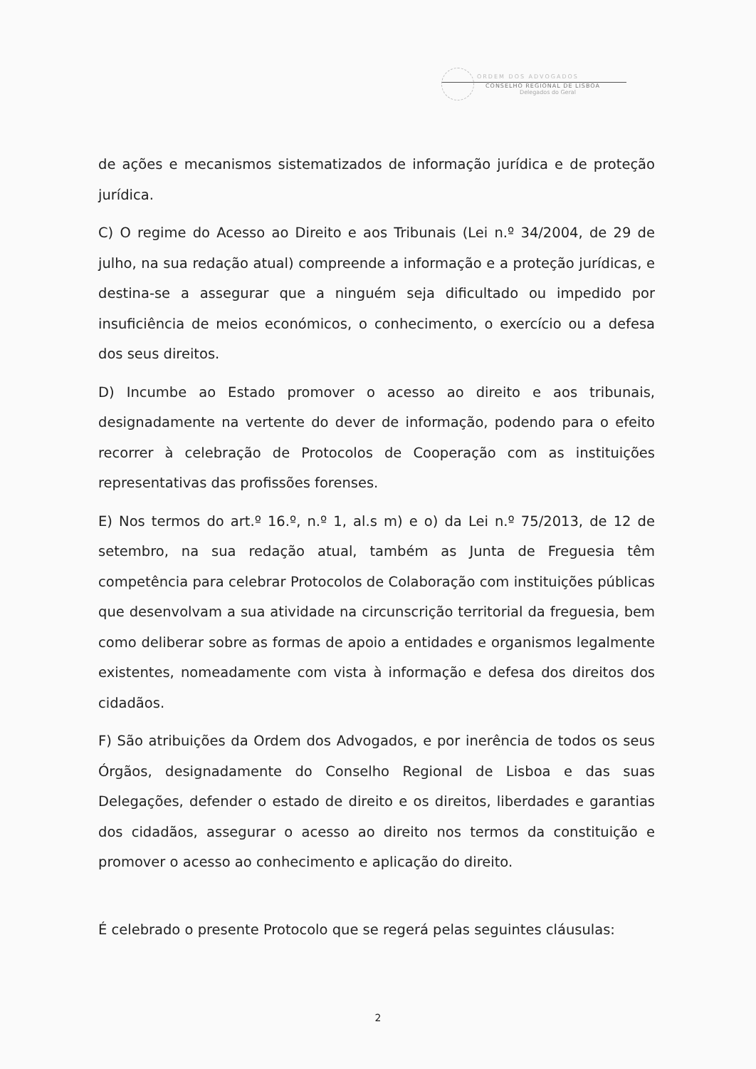ORDEM DOS ADVOGADOS
CONSELHO REGIONAL DE LISBOA
Delegados do Geral
de ações e mecanismos sistematizados de informação jurídica e de proteção jurídica.
C) O regime do Acesso ao Direito e aos Tribunais (Lei n.º 34/2004, de 29 de julho, na sua redação atual) compreende a informação e a proteção jurídicas, e destina-se a assegurar que a ninguém seja dificultado ou impedido por insuficiência de meios económicos, o conhecimento, o exercício ou a defesa dos seus direitos.
D) Incumbe ao Estado promover o acesso ao direito e aos tribunais, designadamente na vertente do dever de informação, podendo para o efeito recorrer à celebração de Protocolos de Cooperação com as instituições representativas das profissões forenses.
E) Nos termos do art.º 16.º, n.º 1, al.s m) e o) da Lei n.º 75/2013, de 12 de setembro, na sua redação atual, também as Junta de Freguesia têm competência para celebrar Protocolos de Colaboração com instituições públicas que desenvolvam a sua atividade na circunscrição territorial da freguesia, bem como deliberar sobre as formas de apoio a entidades e organismos legalmente existentes, nomeadamente com vista à informação e defesa dos direitos dos cidadãos.
F) São atribuições da Ordem dos Advogados, e por inerência de todos os seus Órgãos, designadamente do Conselho Regional de Lisboa e das suas Delegações, defender o estado de direito e os direitos, liberdades e garantias dos cidadãos, assegurar o acesso ao direito nos termos da constituição e promover o acesso ao conhecimento e aplicação do direito.
É celebrado o presente Protocolo que se regerá pelas seguintes cláusulas:
2